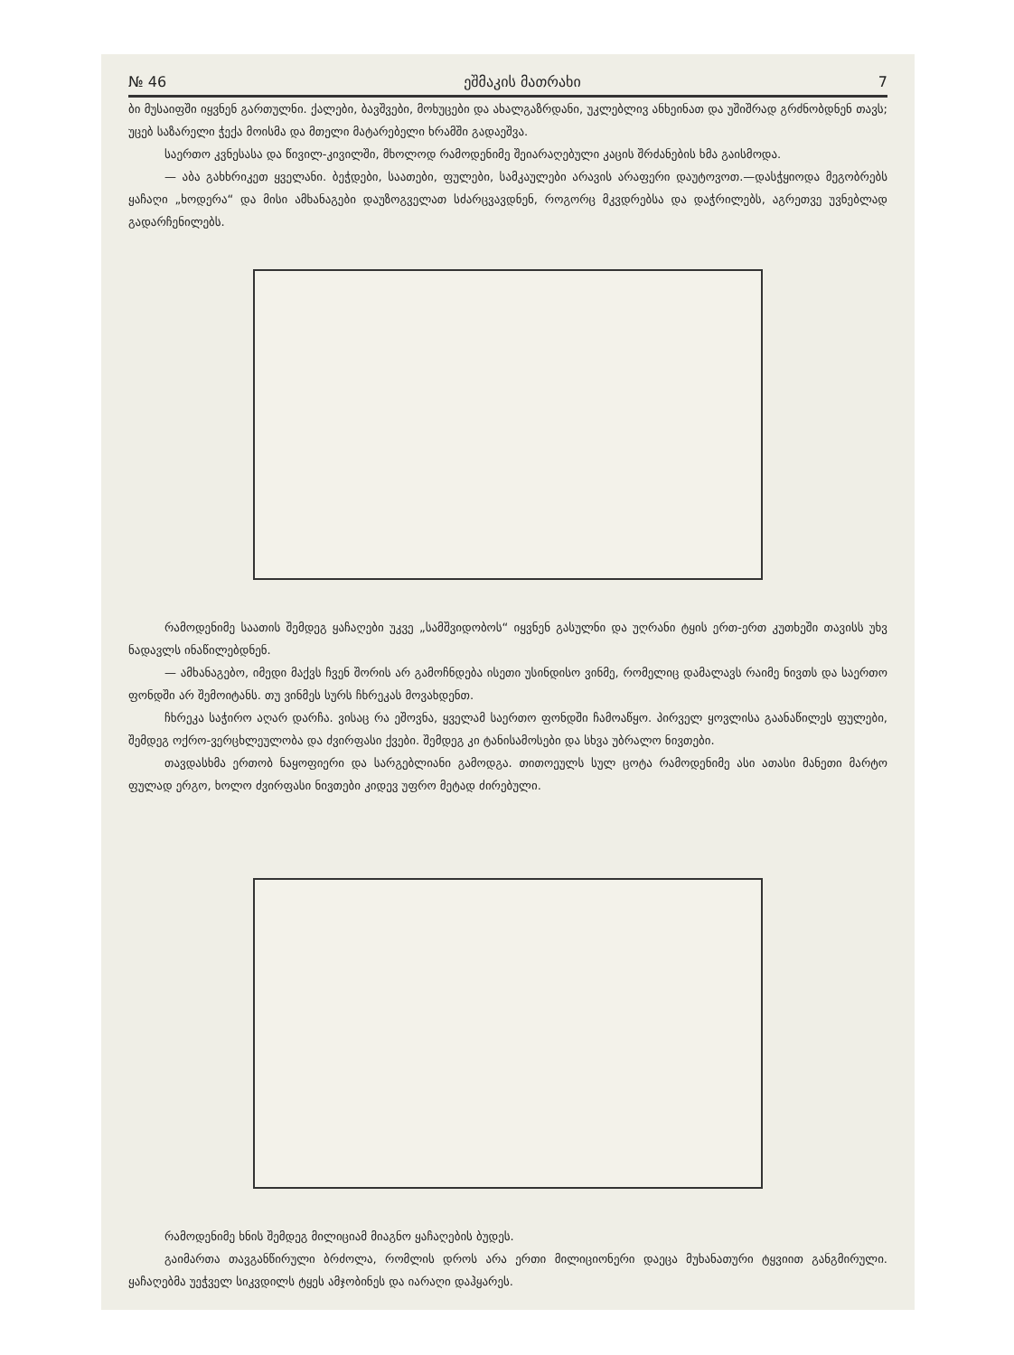№ 46 ეშმაკის მათრახი 7
ბი მუსაიფში იყვნენ გართულნი. ქალები, ბავშვები, მოხუცები და ახალგაზრდანი, უკლებლივ ანხეინათ და უშიშრად გრძნობდნენ თავს; უცებ საზარელი ჭექა მოისმა და მთელი მატარებელი ხრამში გადაეშვა.
საერთო კვნესასა და წივილ-კივილში, მხოლოდ რამოდენიმე შეიარაღებული კაცის შრძანების ხმა გაისმოდა.
— აბა გახხრიკეთ ყველანი. ბეჭდები, საათები, ფულები, სამკაულები არავის არაფერი დაუტოვოთ.—დასჭყიოდა მეგობრებს ყაჩაღი „ხოდერა“ და მისი ამხანაგები დაუზოგველათ სძარცვავდნენ, როგორც მკვდრებსა და დაჭრილებს, აგრეთვე უვნებლად გადარჩენილებს.
რამოდენიმე საათის შემდეგ ყაჩაღები უკვე „სამშვიდობოს“ იყვნენ გასულნი და უღრანი ტყის ერთ-ერთ კუთხეში თავისს უხვ ნადავლს ინაწილებდნენ.
— ამხანაგებო, იმედი მაქვს ჩვენ შორის არ გამოჩნდება ისეთი უსინდისო ვინმე, რომელიც დამალავს რაიმე ნივთს და საერთო ფონდში არ შემოიტანს. თუ ვინმეს სურს ჩხრეკას მოვახდენთ.
ჩხრეკა საჭირო აღარ დარჩა. ვისაც რა ეშოვნა, ყველამ საერთო ფონდში ჩამოაწყო. პირველ ყოვლისა გაანაწილეს ფულები, შემდეგ ოქრო-ვერცხლეულობა და ძვირფასი ქვები. შემდეგ კი ტანისამოსები და სხვა უბრალო ნივთები.
თავდასხმა ერთობ ნაყოფიერი და სარგებლიანი გამოდგა. თითოეულს სულ ცოტა რამოდენიმე ასი ათასი მანეთი მარტო ფულად ერგო, ხოლო ძვირფასი ნივთები კიდევ უფრო მეტად ძირებული.
რამოდენიმე ხნის შემდეგ მილიციამ მიაგნო ყაჩაღების ბუდეს.
გაიმართა თავგანწირული ბრძოლა, რომლის დროს არა ერთი მილიციონერი დაეცა მუხანათური ტყვიით განგმირული. ყაჩაღებმა უეჭველ სიკვდილს ტყეს ამჯობინეს და იარაღი დაჰყარეს.